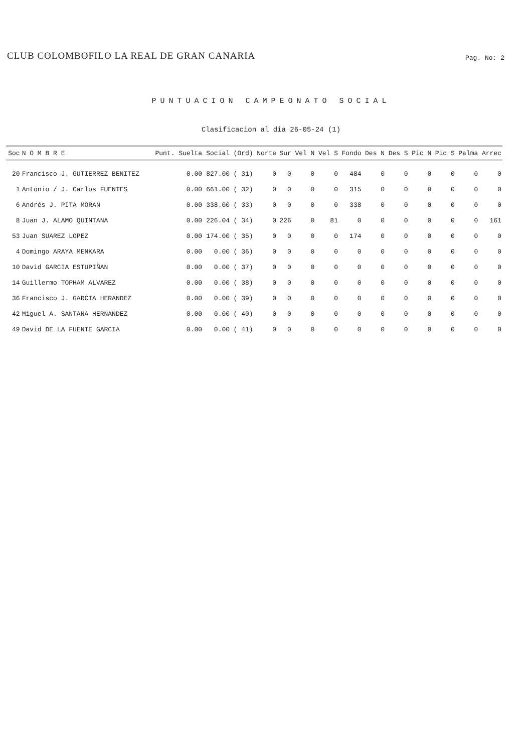CLUB COLOMBOFILO LA REAL DE GRAN CANARIA
Pag. No: 2
PUNTUACION CAMPEONATO SOCIAL
Clasificacion al dia 26-05-24 (1)
| Soc | N O M B R E | Punt. Suelta | Social | (Ord) | Norte | Sur | Vel N | Vel S | Fondo | Des N | Des S | Pic N | Pic S | Palma | Arrec |
| --- | --- | --- | --- | --- | --- | --- | --- | --- | --- | --- | --- | --- | --- | --- | --- |
| 20 | Francisco J. GUTIERREZ BENITEZ | 0.00 | 827.00 | ( 31) | 0 | 0 | 0 | 0 | 484 | 0 | 0 | 0 | 0 | 0 | 0 |
| 1 | Antonio / J. Carlos FUENTES | 0.00 | 661.00 | ( 32) | 0 | 0 | 0 | 0 | 315 | 0 | 0 | 0 | 0 | 0 | 0 |
| 6 | Andrés J. PITA MORAN | 0.00 | 338.00 | ( 33) | 0 | 0 | 0 | 0 | 338 | 0 | 0 | 0 | 0 | 0 | 0 |
| 8 | Juan J. ALAMO QUINTANA | 0.00 | 226.04 | ( 34) | 0 | 226 | 0 | 81 | 0 | 0 | 0 | 0 | 0 | 0 | 161 |
| 53 | Juan SUAREZ LOPEZ | 0.00 | 174.00 | ( 35) | 0 | 0 | 0 | 0 | 174 | 0 | 0 | 0 | 0 | 0 | 0 |
| 4 | Domingo ARAYA MENKARA | 0.00 | 0.00 | ( 36) | 0 | 0 | 0 | 0 | 0 | 0 | 0 | 0 | 0 | 0 | 0 |
| 10 | David GARCIA ESTUPIÑAN | 0.00 | 0.00 | ( 37) | 0 | 0 | 0 | 0 | 0 | 0 | 0 | 0 | 0 | 0 | 0 |
| 14 | Guillermo TOPHAM ALVAREZ | 0.00 | 0.00 | ( 38) | 0 | 0 | 0 | 0 | 0 | 0 | 0 | 0 | 0 | 0 | 0 |
| 36 | Francisco J. GARCIA HERANDEZ | 0.00 | 0.00 | ( 39) | 0 | 0 | 0 | 0 | 0 | 0 | 0 | 0 | 0 | 0 | 0 |
| 42 | Miguel A. SANTANA HERNANDEZ | 0.00 | 0.00 | ( 40) | 0 | 0 | 0 | 0 | 0 | 0 | 0 | 0 | 0 | 0 | 0 |
| 49 | David DE LA FUENTE GARCIA | 0.00 | 0.00 | ( 41) | 0 | 0 | 0 | 0 | 0 | 0 | 0 | 0 | 0 | 0 | 0 |